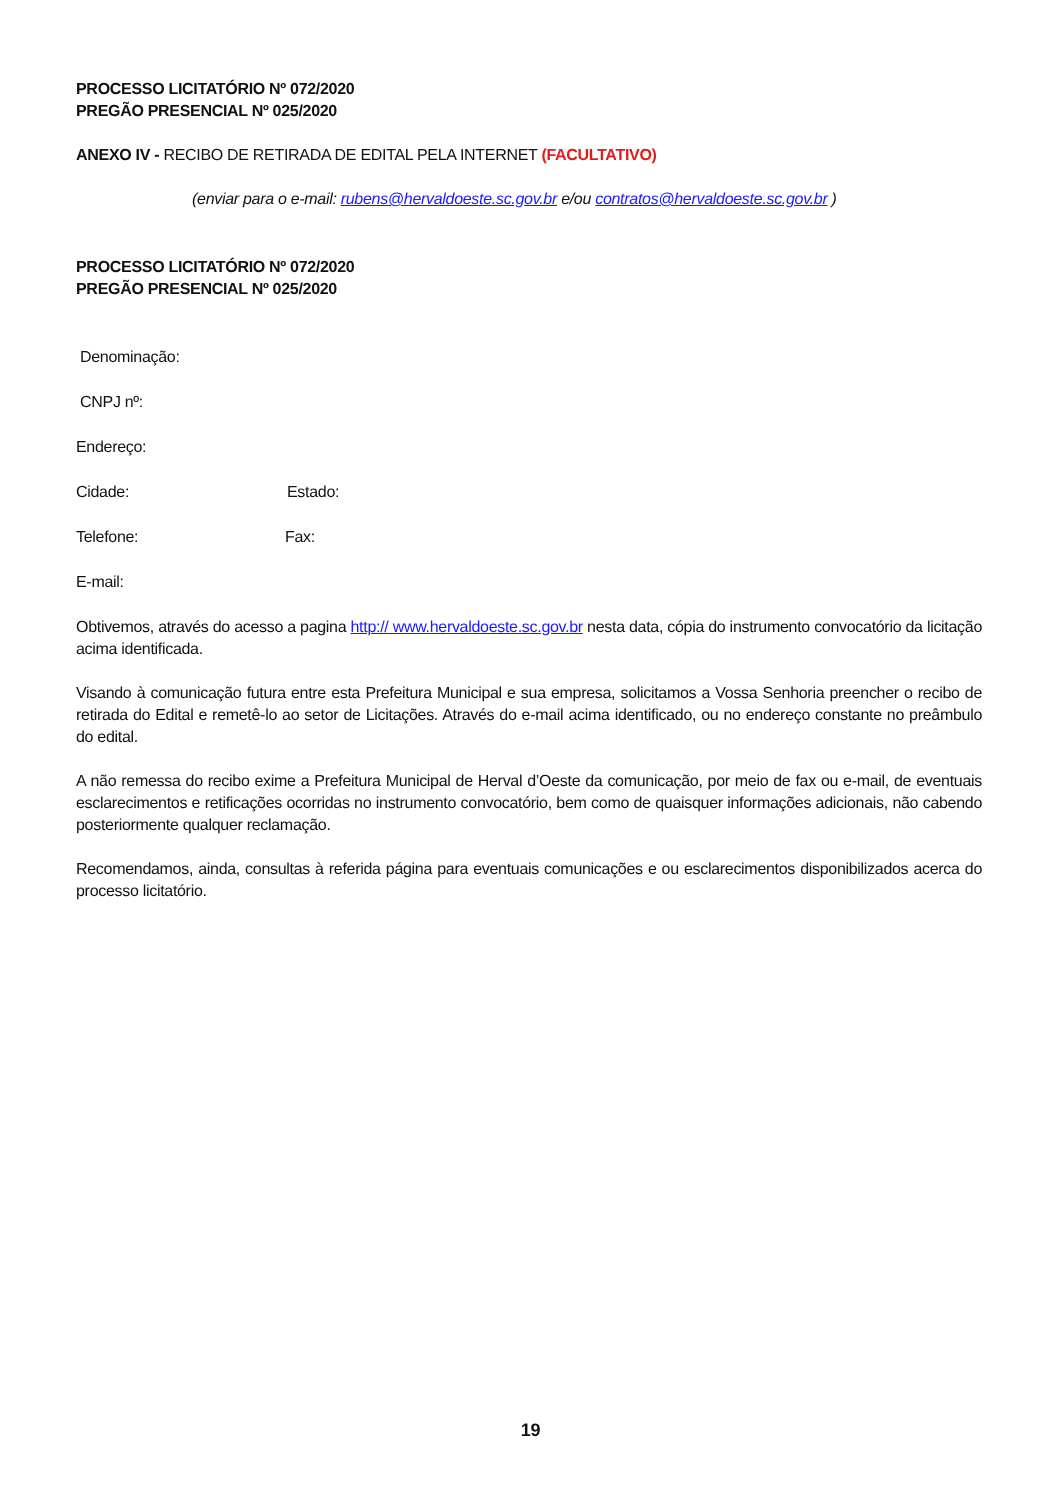PROCESSO LICITATÓRIO Nº 072/2020
PREGÃO PRESENCIAL Nº 025/2020
ANEXO IV - RECIBO DE RETIRADA DE EDITAL PELA INTERNET (FACULTATIVO)
(enviar para o e-mail: rubens@hervaldoeste.sc.gov.br e/ou contratos@hervaldoeste.sc.gov.br )
PROCESSO LICITATÓRIO Nº 072/2020
PREGÃO PRESENCIAL Nº 025/2020
Denominação:
CNPJ nº:
Endereço:
Cidade: Estado:
Telefone: Fax:
E-mail:
Obtivemos, através do acesso a pagina http:// www.hervaldoeste.sc.gov.br nesta data, cópia do instrumento convocatório da licitação acima identificada.
Visando à comunicação futura entre esta Prefeitura Municipal e sua empresa, solicitamos a Vossa Senhoria preencher o recibo de retirada do Edital e remetê-lo ao setor de Licitações. Através do e-mail acima identificado, ou no endereço constante no preâmbulo do edital.
A não remessa do recibo exime a Prefeitura Municipal de Herval d’Oeste da comunicação, por meio de fax ou e-mail, de eventuais esclarecimentos e retificações ocorridas no instrumento convocatório, bem como de quaisquer informações adicionais, não cabendo posteriormente qualquer reclamação.
Recomendamos, ainda, consultas à referida página para eventuais comunicações e ou esclarecimentos disponibilizados acerca do processo licitatório.
19